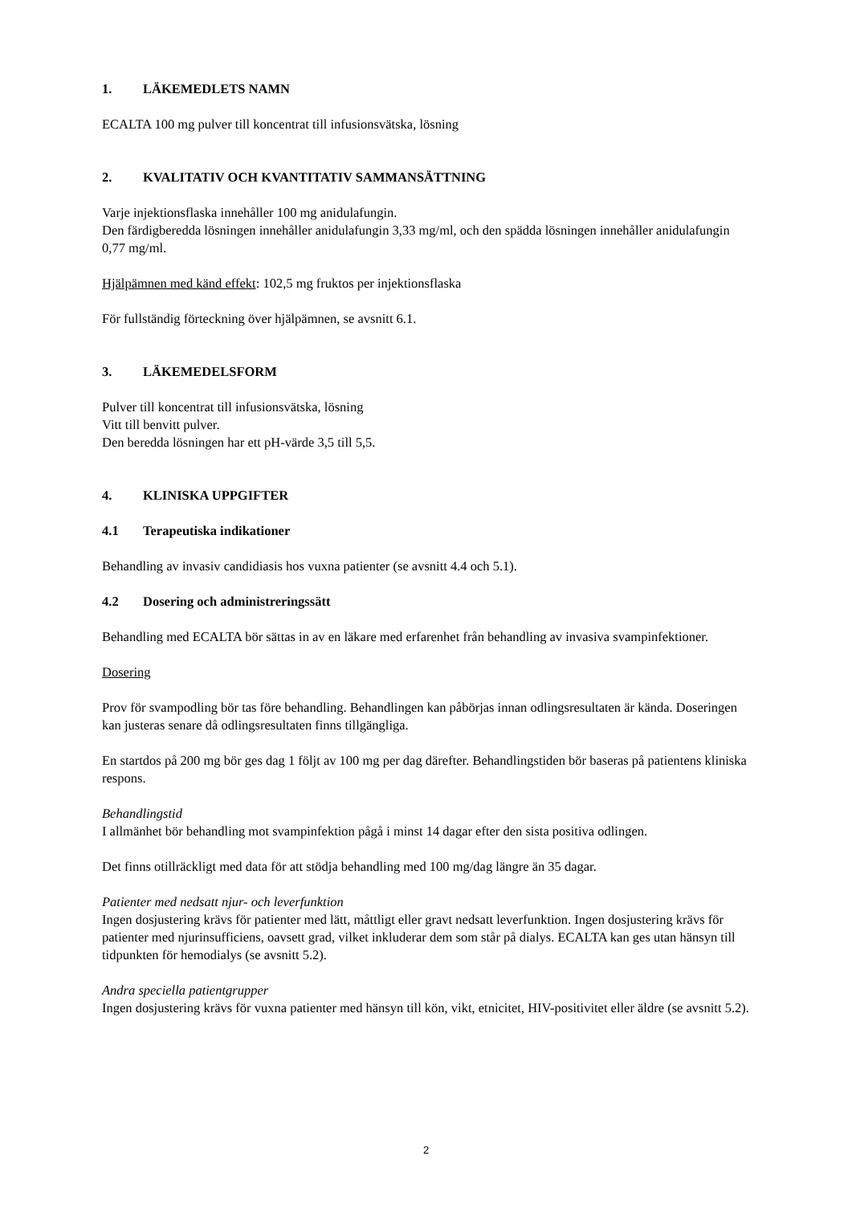1. LÄKEMEDLETS NAMN
ECALTA 100 mg pulver till koncentrat till infusionsvätska, lösning
2. KVALITATIV OCH KVANTITATIV SAMMANSÄTTNING
Varje injektionsflaska innehåller 100 mg anidulafungin.
Den färdigberedda lösningen innehåller anidulafungin 3,33 mg/ml, och den spädda lösningen innehåller anidulafungin 0,77 mg/ml.
Hjälpämnen med känd effekt: 102,5 mg fruktos per injektionsflaska
För fullständig förteckning över hjälpämnen, se avsnitt 6.1.
3. LÄKEMEDELSFORM
Pulver till koncentrat till infusionsvätska, lösning
Vitt till benvitt pulver.
Den beredda lösningen har ett pH-värde 3,5 till 5,5.
4. KLINISKA UPPGIFTER
4.1 Terapeutiska indikationer
Behandling av invasiv candidiasis hos vuxna patienter (se avsnitt 4.4 och 5.1).
4.2 Dosering och administreringssätt
Behandling med ECALTA bör sättas in av en läkare med erfarenhet från behandling av invasiva svampinfektioner.
Dosering
Prov för svampodling bör tas före behandling. Behandlingen kan påbörjas innan odlingsresultaten är kända. Doseringen kan justeras senare då odlingsresultaten finns tillgängliga.
En startdos på 200 mg bör ges dag 1 följt av 100 mg per dag därefter. Behandlingstiden bör baseras på patientens kliniska respons.
Behandlingstid
I allmänhet bör behandling mot svampinfektion pågå i minst 14 dagar efter den sista positiva odlingen.
Det finns otillräckligt med data för att stödja behandling med 100 mg/dag längre än 35 dagar.
Patienter med nedsatt njur- och leverfunktion
Ingen dosjustering krävs för patienter med lätt, måttligt eller gravt nedsatt leverfunktion. Ingen dosjustering krävs för patienter med njurinsufficiens, oavsett grad, vilket inkluderar dem som står på dialys. ECALTA kan ges utan hänsyn till tidpunkten för hemodialys (se avsnitt 5.2).
Andra speciella patientgrupper
Ingen dosjustering krävs för vuxna patienter med hänsyn till kön, vikt, etnicitet, HIV-positivitet eller äldre (se avsnitt 5.2).
2